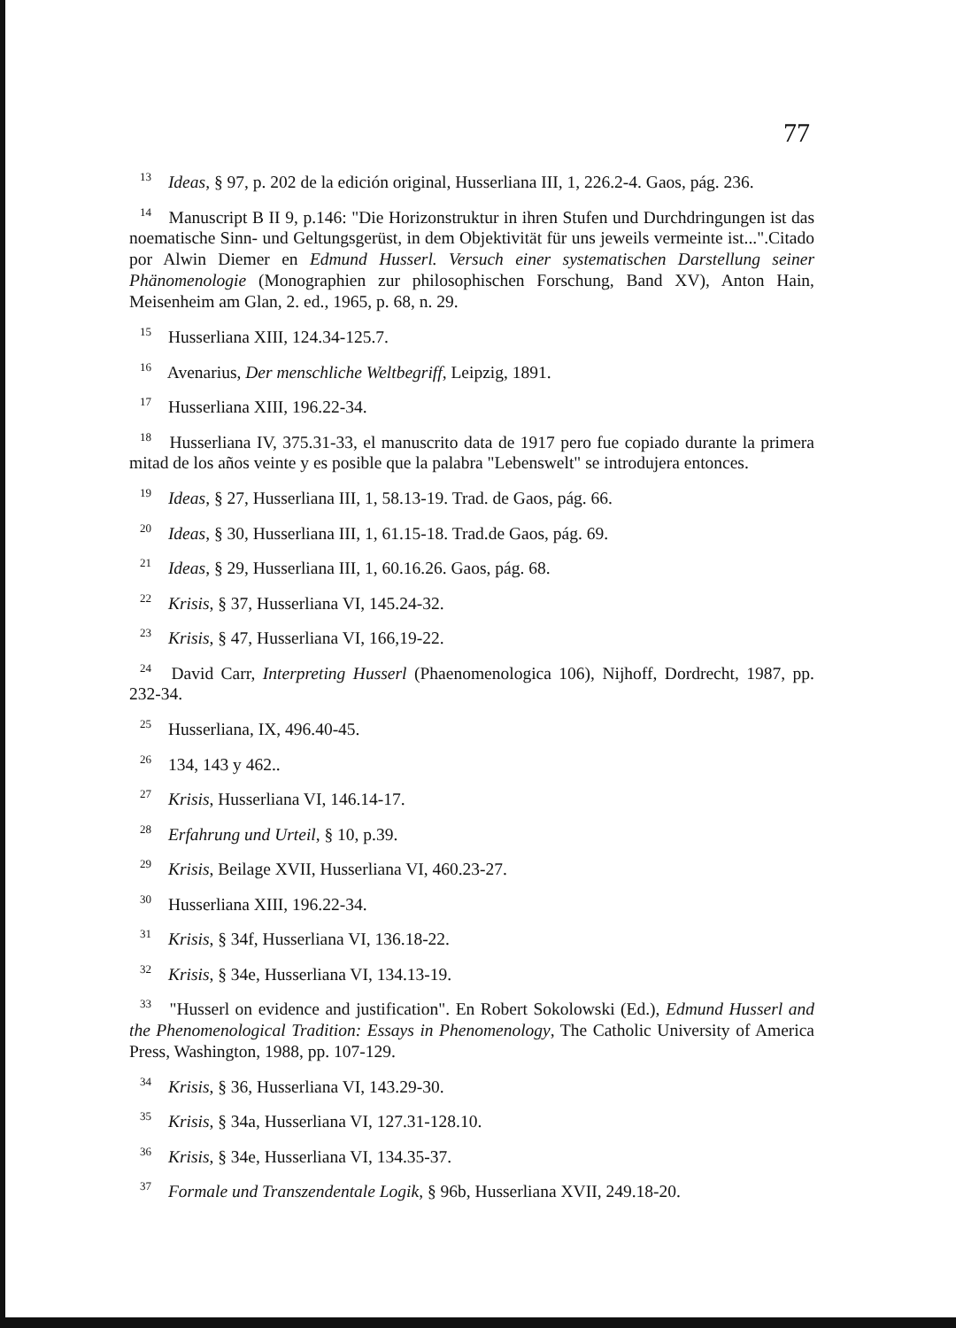77
<sup>13</sup> Ideas, § 97, p. 202 de la edición original, Husserliana III, 1, 226.2-4. Gaos, pág. 236.
<sup>14</sup> Manuscript B II 9, p.146: "Die Horizonstruktur in ihren Stufen und Durchdringungen ist das noematische Sinn- und Geltungsgerüst, in dem Objektivität für uns jeweils vermeinte ist...".Citado por Alwin Diemer en Edmund Husserl. Versuch einer systematischen Darstellung seiner Phänomenologie (Monographien zur philosophischen Forschung, Band XV), Anton Hain, Meisenheim am Glan, 2. ed., 1965, p. 68, n. 29.
<sup>15</sup> Husserliana XIII, 124.34-125.7.
<sup>16</sup> Avenarius, Der menschliche Weltbegriff, Leipzig, 1891.
<sup>17</sup> Husserliana XIII, 196.22-34.
<sup>18</sup> Husserliana IV, 375.31-33, el manuscrito data de 1917 pero fue copiado durante la primera mitad de los años veinte y es posible que la palabra "Lebenswelt" se introdujera entonces.
<sup>19</sup> Ideas, § 27, Husserliana III, 1, 58.13-19. Trad. de Gaos, pág. 66.
<sup>20</sup> Ideas, § 30, Husserliana III, 1, 61.15-18. Trad.de Gaos, pág. 69.
<sup>21</sup> Ideas, § 29, Husserliana III, 1, 60.16.26. Gaos, pág. 68.
<sup>22</sup> Krisis, § 37, Husserliana VI, 145.24-32.
<sup>23</sup> Krisis, § 47, Husserliana VI, 166,19-22.
<sup>24</sup> David Carr, Interpreting Husserl (Phaenomenologica 106), Nijhoff, Dordrecht, 1987, pp. 232-34.
<sup>25</sup> Husserliana, IX, 496.40-45.
<sup>26</sup> 134, 143 y 462..
<sup>27</sup> Krisis, Husserliana VI, 146.14-17.
<sup>28</sup> Erfahrung und Urteil, § 10, p.39.
<sup>29</sup> Krisis, Beilage XVII, Husserliana VI, 460.23-27.
<sup>30</sup> Husserliana XIII, 196.22-34.
<sup>31</sup> Krisis, § 34f, Husserliana VI, 136.18-22.
<sup>32</sup> Krisis, § 34e, Husserliana VI, 134.13-19.
<sup>33</sup> "Husserl on evidence and justification". En Robert Sokolowski (Ed.), Edmund Husserl and the Phenomenological Tradition: Essays in Phenomenology, The Catholic University of America Press, Washington, 1988, pp. 107-129.
<sup>34</sup> Krisis, § 36, Husserliana VI, 143.29-30.
<sup>35</sup> Krisis, § 34a, Husserliana VI, 127.31-128.10.
<sup>36</sup> Krisis, § 34e, Husserliana VI, 134.35-37.
<sup>37</sup> Formale und Transzendentale Logik, § 96b, Husserliana XVII, 249.18-20.